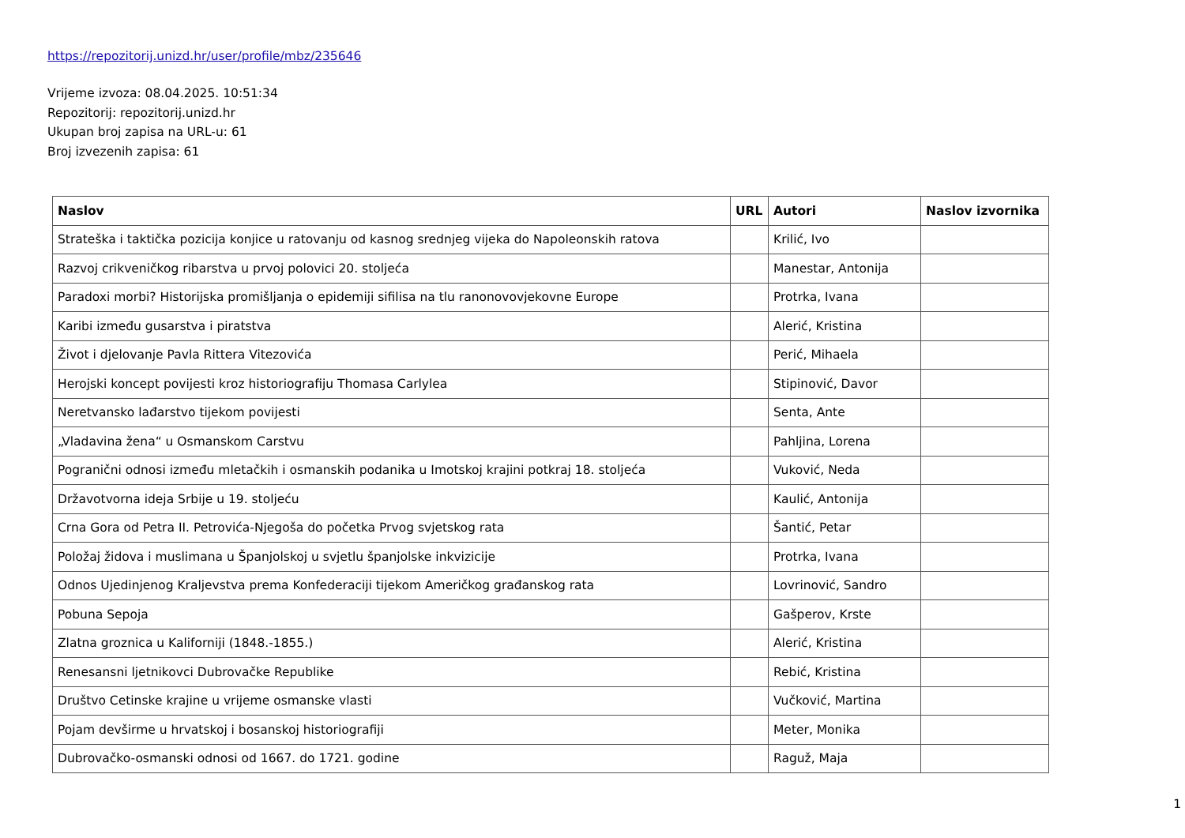https://repozitorij.unizd.hr/user/profile/mbz/235646
Vrijeme izvoza: 08.04.2025. 10:51:34
Repozitorij: repozitorij.unizd.hr
Ukupan broj zapisa na URL-u: 61
Broj izvezenih zapisa: 61
| Naslov | URL | Autori | Naslov izvornika |
| --- | --- | --- | --- |
| Strateška i taktička pozicija konjice u ratovanju od kasnog srednjeg vijeka do Napoleonskih ratova | | Krilić, Ivo | |
| Razvoj crikveničkog ribarstva u prvoj polovici 20. stoljeća | | Manestar, Antonija | |
| Paradoxi morbi? Historijska promišljanja o epidemiji sifilisa na tlu ranonovovjekovne Europe | | Protrka, Ivana | |
| Karibi između gusarstva i piratstva | | Alerić, Kristina | |
| Život i djelovanje Pavla Rittera Vitezovića | | Perić, Mihaela | |
| Herojski koncept povijesti kroz historiografiju Thomasa Carlylea | | Stipinović, Davor | |
| Neretvansko lađarstvo tijekom povijesti | | Senta, Ante | |
| „Vladavina žena“ u Osmanskom Carstvu | | Pahljina, Lorena | |
| Pogranični odnosi između mletačkih i osmanskih podanika u Imotskoj krajini potkraj 18. stoljeća | | Vuković, Neda | |
| Državotvorna ideja Srbije u 19. stoljeću | | Kaulić, Antonija | |
| Crna Gora od Petra II. Petrovića-Njegoša do početka Prvog svjetskog rata | | Šantić, Petar | |
| Položaj židova i muslimana u Španjolskoj u svjetlu španjolske inkvizicije | | Protrka, Ivana | |
| Odnos Ujedinjenog Kraljevstva prema Konfederaciji tijekom Američkog građanskog rata | | Lovrinović, Sandro | |
| Pobuna Sepoja | | Gašperov, Krste | |
| Zlatna groznica u Kaliforniji (1848.-1855.) | | Alerić, Kristina | |
| Renesansni ljetnikovci Dubrovačke Republike | | Rebić, Kristina | |
| Društvo Cetinske krajine u vrijeme osmanske vlasti | | Vučković, Martina | |
| Pojam devširme u hrvatskoj i bosanskoj historiografiji | | Meter, Monika | |
| Dubrovačko-osmanski odnosi od 1667. do 1721. godine | | Raguž, Maja | |
1